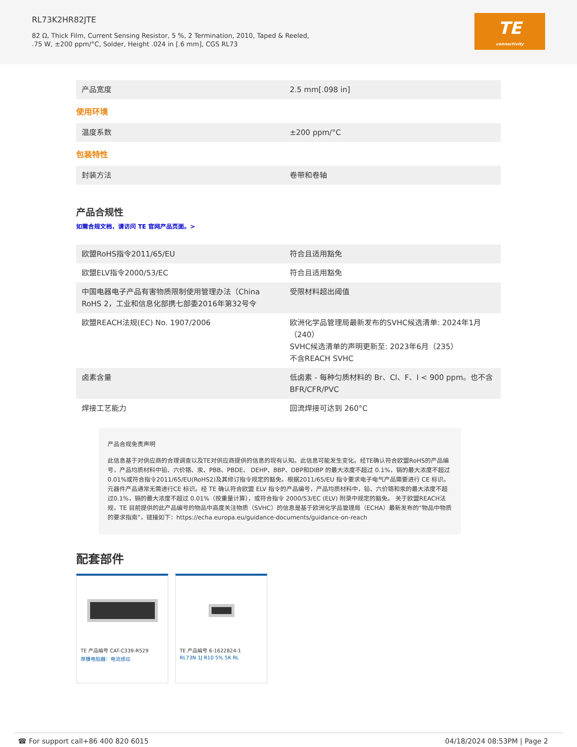RL73K2HR82JTE
82 Ω, Thick Film, Current Sensing Resistor, 5 %, 2 Termination, 2010, Taped & Reeled,
.75 W, ±200 ppm/°C, Solder, Height .024 in [.6 mm], CGS RL73
TE
connectivity
| 产品宽度 | 2.5 mm[.098 in] |
使用环境
| 温度系数 | ±200 ppm/°C |
包装特性
| 封装方法 | 卷带和卷轴 |
产品合规性
如需合规文档，请访问 TE 官网产品页面。>
| 欧盟RoHS指令2011/65/EU | 符合且适用豁免 |
| 欧盟ELV指令2000/53/EC | 符合且适用豁免 |
| 中国电器电子产品有害物质限制使用管理办法（China RoHS 2，工业和信息化部携七部委2016年第32号令 | 受限材料超出阈值 |
| 欧盟REACH法规(EC) No. 1907/2006 | 欧洲化学品管理局最新发布的SVHC候选清单: 2024年1月（240） SVHC候选清单的声明更新至: 2023年6月（235） 不含REACH SVHC |
| 卤素含量 | 低卤素 - 每种匀质材料的 Br、Cl、F、I < 900 ppm。也不含 BFR/CFR/PVC |
| 焊接工艺能力 | 回流焊接可达到 260°C |
产品合规免责声明
此信息基于对供应商的合理调查以及TE对供应商提供的信息的现有认知。此信息可能发生变化。经TE确认符合欧盟RoHS的产品编号，产品均质材料中铅、六价铬、汞、PBB、PBDE、 DEHP、BBP、DBP和DIBP 的最大浓度不超过 0.1%，镉的最大浓度不超过 0.01%或符合指令2011/65/EU(RoHS2)及其修订指令规定的豁免。根据2011/65/EU 指令要求电子电气产品需要进行 CE 标识。元器件产品通常无需进行CE 标识。经 TE 确认符合欧盟 ELV 指令的产品编号，产品均质材料中，铅、六价铬和汞的最大浓度不超过0.1%，镉的最大浓度不超过 0.01%（按重量计算），或符合指令 2000/53/EC (ELV) 附录中规定的豁免。 关于欧盟REACH法规，TE 目前提供的此产品编号的物品中高度关注物质（SVHC）的信息是基于欧洲化学品管理局（ECHA）最新发布的“物品中物质的要求指南”，链接如下：https://echa.europa.eu/guidance-documents/guidance-on-reach
配套部件
TE 产品编号 CAT-C339-R529
厚膜电阻器：电流感应
TE 产品编号 6-1622824-1
RL73N 1J R10 5% 5K RL
☎ For support call+86 400 820 6015 04/18/2024 08:53PM | Page 2